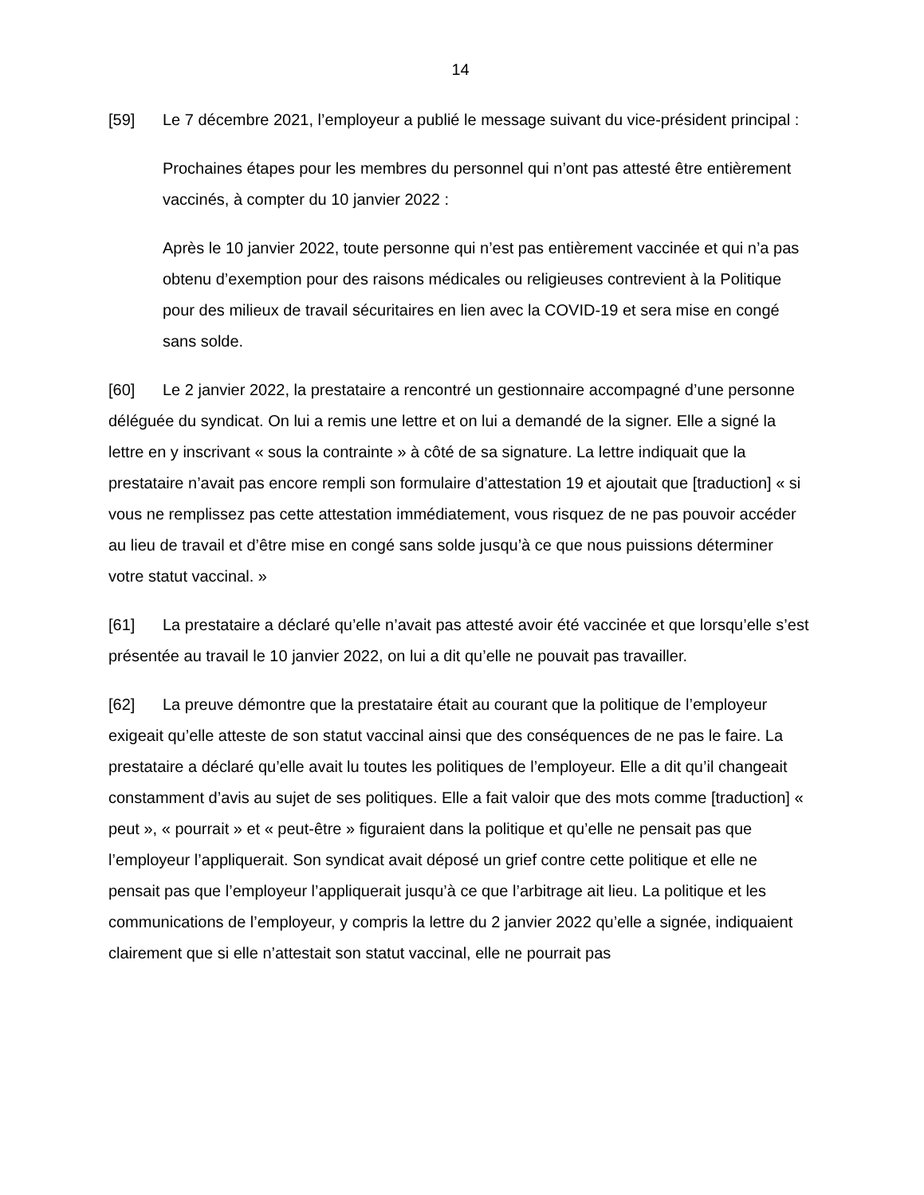14
[59] Le 7 décembre 2021, l’employeur a publié le message suivant du vice-président principal :
Prochaines étapes pour les membres du personnel qui n’ont pas attesté être entièrement vaccinés, à compter du 10 janvier 2022 :
Après le 10 janvier 2022, toute personne qui n’est pas entièrement vaccinée et qui n’a pas obtenu d’exemption pour des raisons médicales ou religieuses contrevient à la Politique pour des milieux de travail sécuritaires en lien avec la COVID-19 et sera mise en congé sans solde.
[60] Le 2 janvier 2022, la prestataire a rencontré un gestionnaire accompagné d’une personne déléguée du syndicat. On lui a remis une lettre et on lui a demandé de la signer. Elle a signé la lettre en y inscrivant « sous la contrainte » à côté de sa signature. La lettre indiquait que la prestataire n’avait pas encore rempli son formulaire d’attestation 19 et ajoutait que [traduction] « si vous ne remplissez pas cette attestation immédiatement, vous risquez de ne pas pouvoir accéder au lieu de travail et d’être mise en congé sans solde jusqu’à ce que nous puissions déterminer votre statut vaccinal. »
[61] La prestataire a déclaré qu’elle n’avait pas attesté avoir été vaccinée et que lorsqu’elle s’est présentée au travail le 10 janvier 2022, on lui a dit qu’elle ne pouvait pas travailler.
[62] La preuve démontre que la prestataire était au courant que la politique de l’employeur exigeait qu’elle atteste de son statut vaccinal ainsi que des conséquences de ne pas le faire. La prestataire a déclaré qu’elle avait lu toutes les politiques de l’employeur. Elle a dit qu’il changeait constamment d’avis au sujet de ses politiques. Elle a fait valoir que des mots comme [traduction] « peut », « pourrait » et « peut-être » figuraient dans la politique et qu’elle ne pensait pas que l’employeur l’appliquerait. Son syndicat avait déposé un grief contre cette politique et elle ne pensait pas que l’employeur l’appliquerait jusqu’à ce que l’arbitrage ait lieu. La politique et les communications de l’employeur, y compris la lettre du 2 janvier 2022 qu’elle a signée, indiquaient clairement que si elle n’attestait son statut vaccinal, elle ne pourrait pas